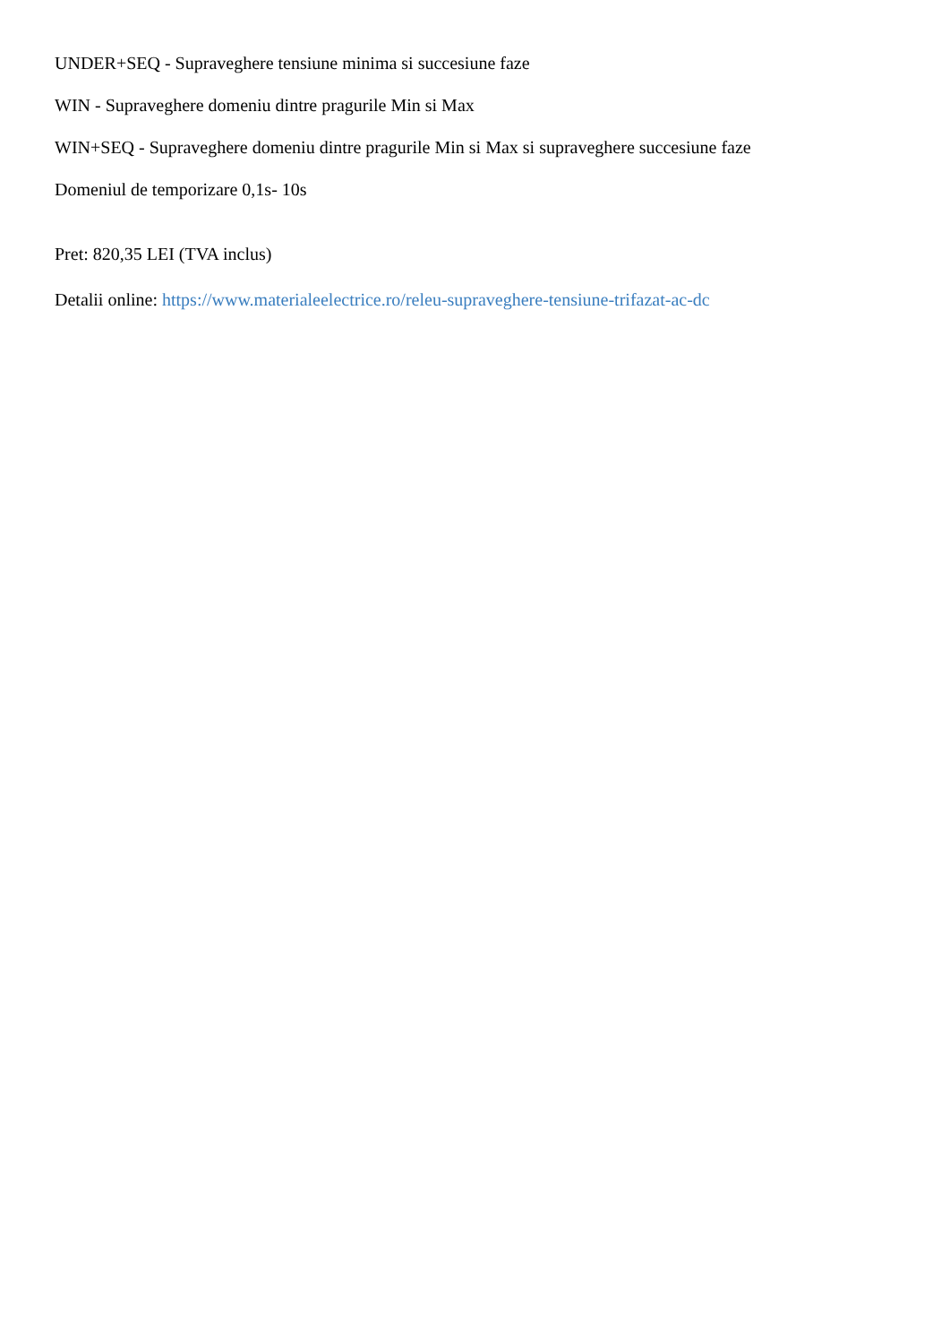UNDER+SEQ - Supraveghere tensiune minima si succesiune faze
WIN - Supraveghere domeniu dintre pragurile Min si Max
WIN+SEQ - Supraveghere domeniu dintre pragurile Min si Max si supraveghere succesiune faze
Domeniul de temporizare 0,1s- 10s
Pret: 820,35 LEI (TVA inclus)
Detalii online: https://www.materialeelectrice.ro/releu-supraveghere-tensiune-trifazat-ac-dc